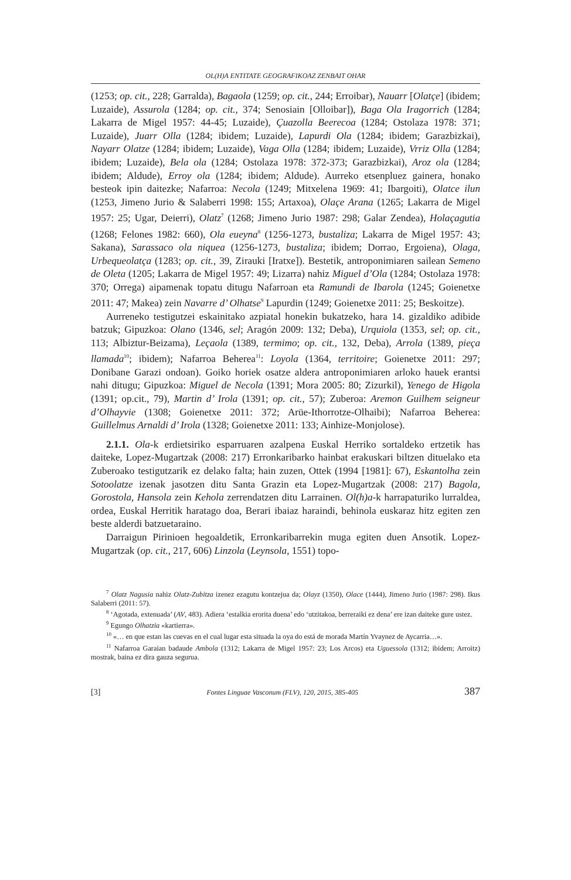OL(H)A ENTITATE GEOGRAFIKOAZ ZENBAIT OHAR
(1253; op. cit., 228; Garralda), Bagaola (1259; op. cit., 244; Erroibar), Nauarr [Olatçe] (ibidem; Luzaide), Assurola (1284; op. cit., 374; Senosiain [Olloibar]), Baga Ola Iragorrich (1284; Lakarra de Migel 1957: 44-45; Luzaide), Çuazolla Beerecoa (1284; Ostolaza 1978: 371; Luzaide), Juarr Olla (1284; ibidem; Luzaide), Lapurdi Ola (1284; ibidem; Garazbizkai), Nayarr Olatze (1284; ibidem; Luzaide), Vaga Olla (1284; ibidem; Luzaide), Vrriz Olla (1284; ibidem; Luzaide), Bela ola (1284; Ostolaza 1978: 372-373; Garazbizkai), Aroz ola (1284; ibidem; Aldude), Erroy ola (1284; ibidem; Aldude). Aurreko etsenpluez gainera, honako besteok ipin daitezke; Nafarroa: Necola (1249; Mitxelena 1969: 41; Ibargoiti), Olatce ilun (1253, Jimeno Jurio & Salaberri 1998: 155; Artaxoa), Olaçe Arana (1265; Lakarra de Migel 1957: 25; Ugar, Deierri), Olatz<sup>7</sup> (1268; Jimeno Jurio 1987: 298; Galar Zendea), Holaçagutia (1268; Felones 1982: 660), Ola eueyna<sup>8</sup> (1256-1273, bustaliza; Lakarra de Migel 1957: 43; Sakana), Sarassaco ola niquea (1256-1273, bustaliza; ibidem; Dorrao, Ergoiena), Olaga, Urbequeolatça (1283; op. cit., 39, Zirauki [Iratxe]). Bestetik, antroponimiaren sailean Semeno de Oleta (1205; Lakarra de Migel 1957: 49; Lizarra) nahiz Miguel d’Ola (1284; Ostolaza 1978: 370; Orrega) aipamenak topatu ditugu Nafarroan eta Ramundi de Ibarola (1245; Goienetxe 2011: 47; Makea) zein Navarre d’ Olhatse<sup>9</sup> Lapurdin (1249; Goienetxe 2011: 25; Beskoitze).
Aurreneko testigutzei eskainitako azpiatal honekin bukatzeko, hara 14. gizaldiko adibide batzuk; Gipuzkoa: Olano (1346, sel; Aragón 2009: 132; Deba), Urquiola (1353, sel; op. cit., 113; Albiztur-Beizama), Leçaola (1389, termimo; op. cit., 132, Deba), Arrola (1389, pieça llamada<sup>10</sup>; ibidem); Nafarroa Beherea<sup>11</sup>: Loyola (1364, territoire; Goienetxe 2011: 297; Donibane Garazi ondoan). Goiko horiek osatze aldera antroponimiaren arloko hauek erantsi nahi ditugu; Gipuzkoa: Miguel de Necola (1391; Mora 2005: 80; Zizurkil), Yenego de Higola (1391; op.cit., 79), Martin d’ Irola (1391; op. cit., 57); Zuberoa: Aremon Guilhem seigneur d’Olhayvie (1308; Goienetxe 2011: 372; Arüe-Ithorrotze-Olhaibi); Nafarroa Beherea: Guillelmus Arnaldi d’ Irola (1328; Goienetxe 2011: 133; Ainhize-Monjolose).
2.1.1. Ola-k erdietsiriko esparruaren azalpena Euskal Herriko sortaldeko ertzetik has daiteke, Lopez-Mugartzak (2008: 217) Erronkaribarko hainbat erakuskari biltzen dituelako eta Zuberoako testigutzarik ez delako falta; hain zuzen, Ottek (1994 [1981]: 67), Eskantolha zein Sotoolatze izenak jasotzen ditu Santa Grazin eta Lopez-Mugartzak (2008: 217) Bagola, Gorostola, Hansola zein Kehola zerrendatzen ditu Larrainen. Ol(h)a-k harrapaturiko lurraldea, ordea, Euskal Herritik haratago doa, Berari ibaiaz haraindi, behinola euskaraz hitz egiten zen beste alderdi batzuetaraino.
Darraigun Pirinioen hegoaldetik, Erronkaribarrekin muga egiten duen Ansotik. Lopez-Mugartzak (op. cit., 217, 606) Linzola (Leynsola, 1551) topo-
<sup>7</sup> Olatz Nagusia nahiz Olatz-Zubitza izenez ezagutu kontzejua da; Olayz (1350), Olace (1444), Jimeno Jurio (1987: 298). Ikus Salaberri (2011: 57).
<sup>8</sup> ‘Agotada, extenuada’ (AV, 483). Adiera ‘estalkia erorita duena’ edo ‘utzitakoa, berreraiki ez dena’ ere izan daiteke gure ustez.
<sup>9</sup> Egungo Olhatzia «kartierra».
<sup>10</sup> «… en que estan las cuevas en el cual lugar esta situada la oya do está de morada Martín Yvaynez de Aycarria…».
<sup>11</sup> Nafarroa Garaian badaude Ambola (1312; Lakarra de Migel 1957: 23; Los Arcos) eta Uguessola (1312; ibidem; Arroitz) mostrak, baina ez dira gauza segurua.
[3] Fontes Linguae Vasconum (FLV), 120, 2015, 385-405 387